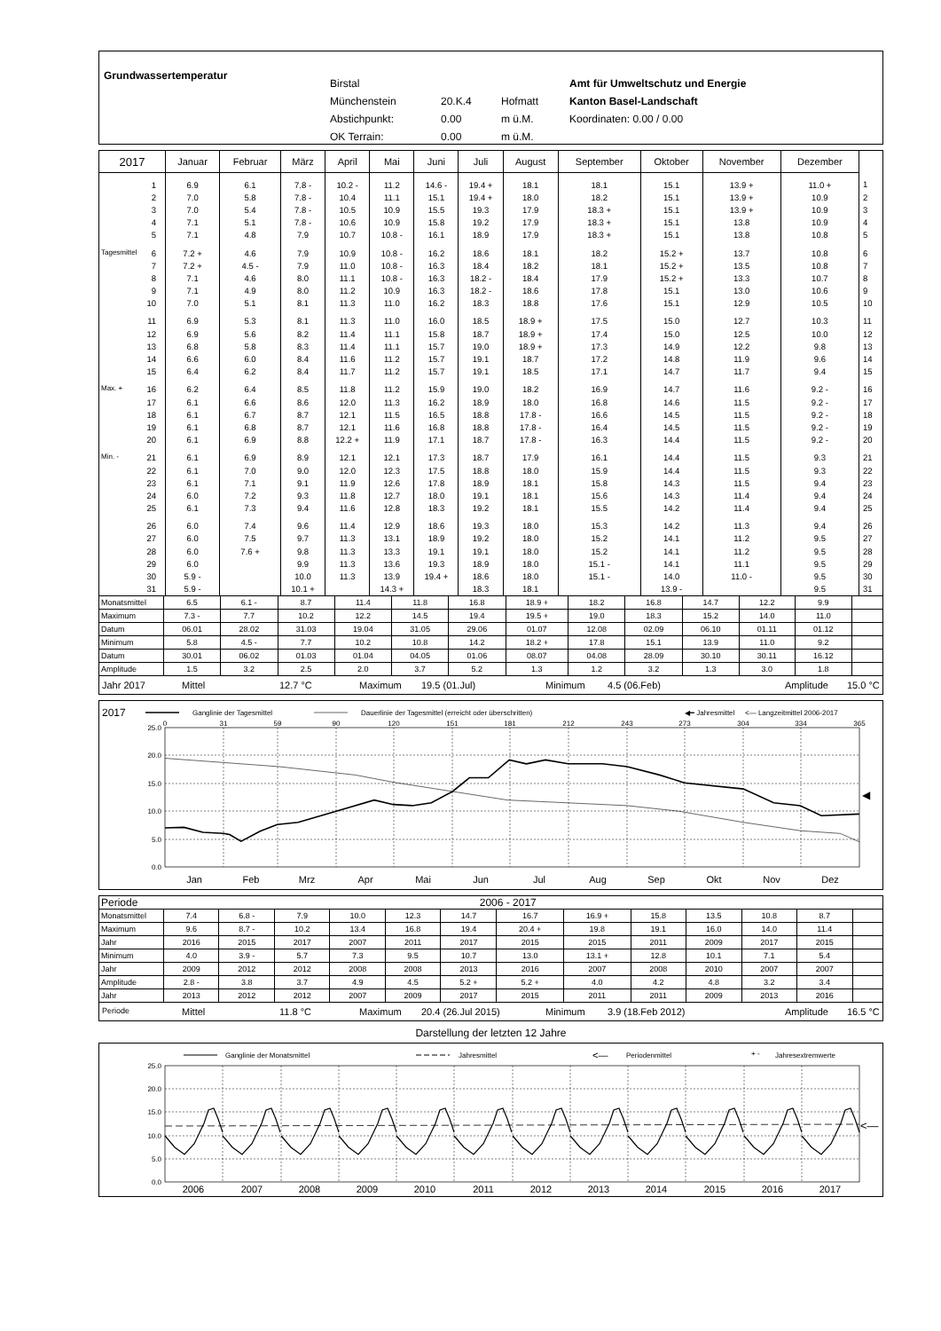Grundwassertemperatur
Birstal
Münchenstein 20.K.4 Hofmatt
Abstichpunkt: 0.00 m ü.M.
OK Terrain: 0.00 m ü.M.
Amt für Umweltschutz und Energie
Kanton Basel-Landschaft
Koordinaten: 0.00 / 0.00
| 2017 | Januar | Februar | März | April | Mai | Juni | Juli | August | September | Oktober | November | Dezember | |
| --- | --- | --- | --- | --- | --- | --- | --- | --- | --- | --- | --- | --- | --- |
| 1 | 6.9 | 6.1 | 7.8 - | 10.2 - | 11.2 | 14.6 - | 19.4 + | 18.1 | 18.1 | 15.1 | 13.9 + | 11.0 + | 1 |
| 2 | 7.0 | 5.8 | 7.8 - | 10.4 | 11.1 | 15.1 | 19.4 + | 18.0 | 18.2 | 15.1 | 13.9 + | 10.9 | 2 |
| 3 | 7.0 | 5.4 | 7.8 - | 10.5 | 10.9 | 15.5 | 19.3 | 17.9 | 18.3 + | 15.1 | 13.9 + | 10.9 | 3 |
| 4 | 7.1 | 5.1 | 7.8 - | 10.6 | 10.9 | 15.8 | 19.2 | 17.9 | 18.3 + | 15.1 | 13.8 | 10.9 | 4 |
| 5 | 7.1 | 4.8 | 7.9 | 10.7 | 10.8 - | 16.1 | 18.9 | 17.9 | 18.3 + | 15.1 | 13.8 | 10.8 | 5 |
| Tagesmittel 6 | 7.2 + | 4.6 | 7.9 | 10.9 | 10.8 - | 16.2 | 18.6 | 18.1 | 18.2 | 15.2 + | 13.7 | 10.8 | 6 |
| 7 | 7.2 + | 4.5 - | 7.9 | 11.0 | 10.8 - | 16.3 | 18.4 | 18.2 | 18.1 | 15.2 + | 13.5 | 10.8 | 7 |
| 8 | 7.1 | 4.6 | 8.0 | 11.1 | 10.8 - | 16.3 | 18.2 - | 18.4 | 17.9 | 15.2 + | 13.3 | 10.7 | 8 |
| 9 | 7.1 | 4.9 | 8.0 | 11.2 | 10.9 | 16.3 | 18.2 - | 18.6 | 17.8 | 15.1 | 13.0 | 10.6 | 9 |
| 10 | 7.0 | 5.1 | 8.1 | 11.3 | 11.0 | 16.2 | 18.3 | 18.8 | 17.6 | 15.1 | 12.9 | 10.5 | 10 |
| 11 | 6.9 | 5.3 | 8.1 | 11.3 | 11.0 | 16.0 | 18.5 | 18.9 + | 17.5 | 15.0 | 12.7 | 10.3 | 11 |
| 12 | 6.9 | 5.6 | 8.2 | 11.4 | 11.1 | 15.8 | 18.7 | 18.9 + | 17.4 | 15.0 | 12.5 | 10.0 | 12 |
| 13 | 6.8 | 5.8 | 8.3 | 11.4 | 11.1 | 15.7 | 19.0 | 18.9 + | 17.3 | 14.9 | 12.2 | 9.8 | 13 |
| 14 | 6.6 | 6.0 | 8.4 | 11.6 | 11.2 | 15.7 | 19.1 | 18.7 | 17.2 | 14.8 | 11.9 | 9.6 | 14 |
| 15 | 6.4 | 6.2 | 8.4 | 11.7 | 11.2 | 15.7 | 19.1 | 18.5 | 17.1 | 14.7 | 11.7 | 9.4 | 15 |
| Max. + 16 | 6.2 | 6.4 | 8.5 | 11.8 | 11.2 | 15.9 | 19.0 | 18.2 | 16.9 | 14.7 | 11.6 | 9.2 - | 16 |
| 17 | 6.1 | 6.6 | 8.6 | 12.0 | 11.3 | 16.2 | 18.9 | 18.0 | 16.8 | 14.6 | 11.5 | 9.2 - | 17 |
| 18 | 6.1 | 6.7 | 8.7 | 12.1 | 11.5 | 16.5 | 18.8 | 17.8 - | 16.6 | 14.5 | 11.5 | 9.2 - | 18 |
| 19 | 6.1 | 6.8 | 8.7 | 12.1 | 11.6 | 16.8 | 18.8 | 17.8 - | 16.4 | 14.5 | 11.5 | 9.2 - | 19 |
| 20 | 6.1 | 6.9 | 8.8 | 12.2 + | 11.9 | 17.1 | 18.7 | 17.8 - | 16.3 | 14.4 | 11.5 | 9.2 - | 20 |
| Min. - 21 | 6.1 | 6.9 | 8.9 | 12.1 | 12.1 | 17.3 | 18.7 | 17.9 | 16.1 | 14.4 | 11.5 | 9.3 | 21 |
| 22 | 6.1 | 7.0 | 9.0 | 12.0 | 12.3 | 17.5 | 18.8 | 18.0 | 15.9 | 14.4 | 11.5 | 9.3 | 22 |
| 23 | 6.1 | 7.1 | 9.1 | 11.9 | 12.6 | 17.8 | 18.9 | 18.1 | 15.8 | 14.3 | 11.5 | 9.4 | 23 |
| 24 | 6.0 | 7.2 | 9.3 | 11.8 | 12.7 | 18.0 | 19.1 | 18.1 | 15.6 | 14.3 | 11.4 | 9.4 | 24 |
| 25 | 6.1 | 7.3 | 9.4 | 11.6 | 12.8 | 18.3 | 19.2 | 18.1 | 15.5 | 14.2 | 11.4 | 9.4 | 25 |
| 26 | 6.0 | 7.4 | 9.6 | 11.4 | 12.9 | 18.6 | 19.3 | 18.0 | 15.3 | 14.2 | 11.3 | 9.4 | 26 |
| 27 | 6.0 | 7.5 | 9.7 | 11.3 | 13.1 | 18.9 | 19.2 | 18.0 | 15.2 | 14.1 | 11.2 | 9.5 | 27 |
| 28 | 6.0 | 7.6 + | 9.8 | 11.3 | 13.3 | 19.1 | 19.1 | 18.0 | 15.2 | 14.1 | 11.2 | 9.5 | 28 |
| 29 | 6.0 | | 9.9 | 11.3 | 13.6 | 19.3 | 18.9 | 18.0 | 15.1 - | 14.1 | 11.1 | 9.5 | 29 |
| 30 | 5.9 - | | 10.0 | 11.3 | 13.9 | 19.4 + | 18.6 | 18.0 | 15.1 - | 14.0 | 11.0 - | 9.5 | 30 |
| 31 | 5.9 - | | 10.1 + | | 14.3 + | | 18.3 | 18.1 | | 13.9 - | | 9.5 | 31 |
| Monatsmittel | 6.5 | 6.1 - | 8.7 | 11.4 | 11.8 | 16.8 | 18.9 + | 18.2 | 16.8 | 14.7 | 12.2 | 9.9 | |
| Maximum | 7.3 - | 7.7 | 10.2 | 12.2 | 14.5 | 19.4 | 19.5 + | 19.0 | 18.3 | 15.2 | 14.0 | 11.0 | |
| Datum | 06.01 | 28.02 | 31.03 | 19.04 | 31.05 | 29.06 | 01.07 | 12.08 | 02.09 | 06.10 | 01.11 | 01.12 | |
| Minimum | 5.8 | 4.5 - | 7.7 | 10.2 | 10.8 | 14.2 | 18.2 + | 17.8 | 15.1 | 13.9 | 11.0 | 9.2 | |
| Datum | 30.01 | 06.02 | 01.03 | 01.04 | 04.05 | 01.06 | 08.07 | 04.08 | 28.09 | 30.10 | 30.11 | 16.12 | |
| Amplitude | 1.5 | 3.2 | 2.5 | 2.0 | 3.7 | 5.2 | 1.3 | 1.2 | 3.2 | 1.3 | 3.0 | 1.8 | |
Jahr 2017 Mittel 12.7 °C Maximum 19.5 (01.Jul) Minimum 4.5 (06.Feb) Amplitude 15.0 °C
2017
Ganglinie der Tagesmittel
Dauerlinie der Tagesmittel (erreicht oder überschritten)
◀━ Jahresmittel
<— Langzeitmittel 2006-2017
0
31
59
90
120
151
181
212
243
273
304
334
365
25.0
20.0
15.0
10.0
5.0
0.0
◀
Jan
Feb
Mrz
Apr
Mai
Jun
Jul
Aug
Sep
Okt
Nov
Dez
| Periode | 2006 - 2017 | | | | | | | | | | | | |
| Monatsmittel | 7.4 | 6.8 - | 7.9 | 10.0 | 12.3 | 14.7 | 16.7 | 16.9 + | 15.8 | 13.5 | 10.8 | 8.7 | |
| Maximum | 9.6 | 8.7 - | 10.2 | 13.4 | 16.8 | 19.4 | 20.4 + | 19.8 | 19.1 | 16.0 | 14.0 | 11.4 | |
| Jahr | 2016 | 2015 | 2017 | 2007 | 2011 | 2017 | 2015 | 2015 | 2011 | 2009 | 2017 | 2015 | |
| Minimum | 4.0 | 3.9 - | 5.7 | 7.3 | 9.5 | 10.7 | 13.0 | 13.1 + | 12.8 | 10.1 | 7.1 | 5.4 | |
| Jahr | 2009 | 2012 | 2012 | 2008 | 2008 | 2013 | 2016 | 2007 | 2008 | 2010 | 2007 | 2007 | |
| Amplitude | 2.8 - | 3.8 | 3.7 | 4.9 | 4.5 | 5.2 + | 5.2 + | 4.0 | 4.2 | 4.8 | 3.2 | 3.4 | |
| Jahr | 2013 | 2012 | 2012 | 2007 | 2009 | 2017 | 2015 | 2011 | 2011 | 2009 | 2013 | 2016 | |
Periode Mittel 11.8 °C Maximum 20.4 (26.Jul 2015) Minimum 3.9 (18.Feb 2012) Amplitude 16.5 °C
Darstellung der letzten 12 Jahre
Ganglinie der Monatsmittel
Jahresmittel
<—
Periodenmittel
+ -
Jahresextremwerte
25.0
20.0
15.0
10.0
5.0
0.0
<—
2006
2007
2008
2009
2010
2011
2012
2013
2014
2015
2016
2017